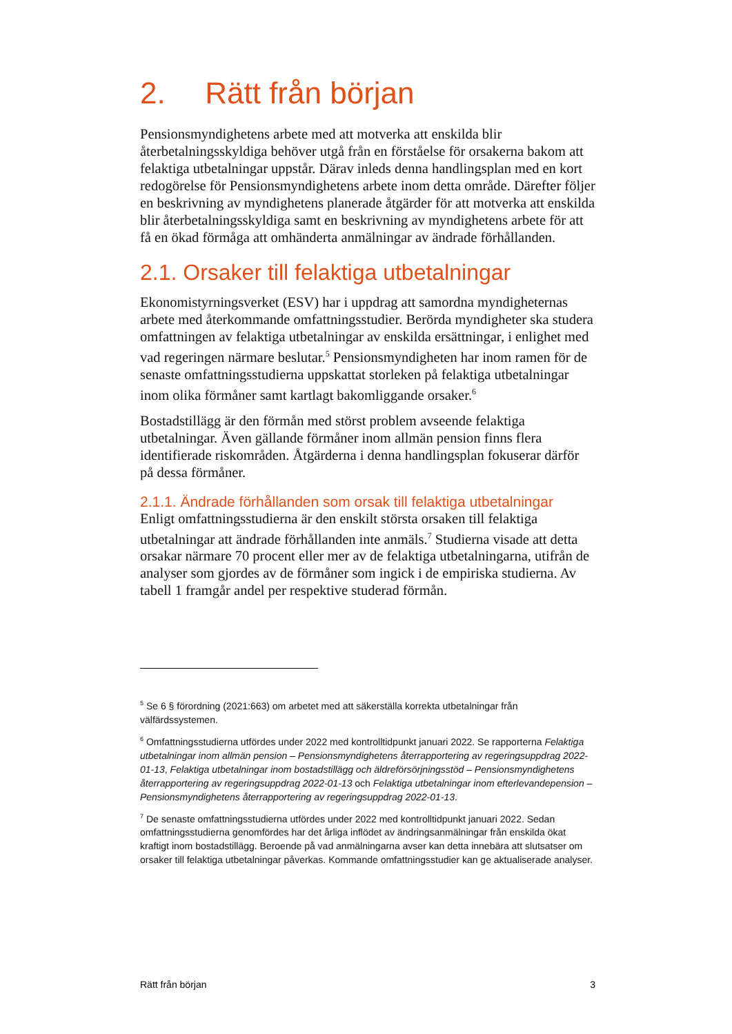2. Rätt från början
Pensionsmyndighetens arbete med att motverka att enskilda blir återbetalningsskyldiga behöver utgå från en förståelse för orsakerna bakom att felaktiga utbetalningar uppstår. Därav inleds denna handlingsplan med en kort redogörelse för Pensionsmyndighetens arbete inom detta område. Därefter följer en beskrivning av myndighetens planerade åtgärder för att motverka att enskilda blir återbetalningsskyldiga samt en beskrivning av myndighetens arbete för att få en ökad förmåga att omhänderta anmälningar av ändrade förhållanden.
2.1. Orsaker till felaktiga utbetalningar
Ekonomistyrningsverket (ESV) har i uppdrag att samordna myndigheternas arbete med återkommande omfattningsstudier. Berörda myndigheter ska studera omfattningen av felaktiga utbetalningar av enskilda ersättningar, i enlighet med vad regeringen närmare beslutar.<sup>5</sup> Pensionsmyndigheten har inom ramen för de senaste omfattningsstudierna uppskattat storleken på felaktiga utbetalningar inom olika förmåner samt kartlagt bakomliggande orsaker.<sup>6</sup>
Bostadstillägg är den förmån med störst problem avseende felaktiga utbetalningar. Även gällande förmåner inom allmän pension finns flera identifierade riskområden. Åtgärderna i denna handlingsplan fokuserar därför på dessa förmåner.
2.1.1. Ändrade förhållanden som orsak till felaktiga utbetalningar
Enligt omfattningsstudierna är den enskilt största orsaken till felaktiga utbetalningar att ändrade förhållanden inte anmäls.<sup>7</sup> Studierna visade att detta orsakar närmare 70 procent eller mer av de felaktiga utbetalningarna, utifrån de analyser som gjordes av de förmåner som ingick i de empiriska studierna. Av tabell 1 framgår andel per respektive studerad förmån.
<sup>5</sup> Se 6 § förordning (2021:663) om arbetet med att säkerställa korrekta utbetalningar från välfärdssystemen.
<sup>6</sup> Omfattningsstudierna utfördes under 2022 med kontrolltidpunkt januari 2022. Se rapporterna Felaktiga utbetalningar inom allmän pension – Pensionsmyndighetens återrapportering av regeringsuppdrag 2022-01-13, Felaktiga utbetalningar inom bostadstillägg och äldreförsörjningsstöd – Pensionsmyndighetens återrapportering av regeringsuppdrag 2022-01-13 och Felaktiga utbetalningar inom efterlevandepension – Pensionsmyndighetens återrapportering av regeringsuppdrag 2022-01-13.
<sup>7</sup> De senaste omfattningsstudierna utfördes under 2022 med kontrolltidpunkt januari 2022. Sedan omfattningsstudierna genomfördes har det årliga inflödet av ändringsanmälningar från enskilda ökat kraftigt inom bostadstillägg. Beroende på vad anmälningarna avser kan detta innebära att slutsatser om orsaker till felaktiga utbetalningar påverkas. Kommande omfattningsstudier kan ge aktualiserade analyser.
Rätt från början 3